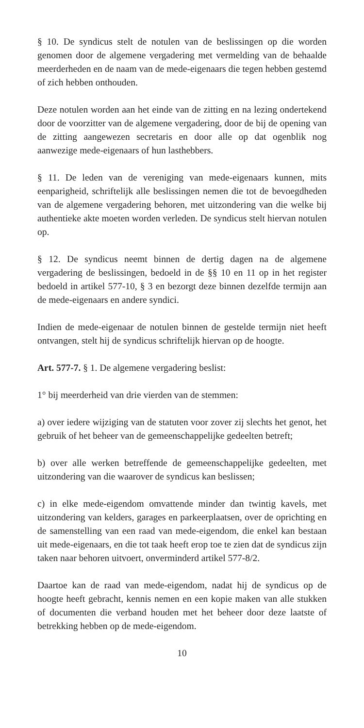§ 10. De syndicus stelt de notulen van de beslissingen op die worden genomen door de algemene vergadering met vermelding van de behaalde meerderheden en de naam van de mede-eigenaars die tegen hebben gestemd of zich hebben onthouden.
Deze notulen worden aan het einde van de zitting en na lezing ondertekend door de voorzitter van de algemene vergadering, door de bij de opening van de zitting aangewezen secretaris en door alle op dat ogenblik nog aanwezige mede-eigenaars of hun lasthebbers.
§ 11. De leden van de vereniging van mede-eigenaars kunnen, mits eenparigheid, schriftelijk alle beslissingen nemen die tot de bevoegdheden van de algemene vergadering behoren, met uitzondering van die welke bij authentieke akte moeten worden verleden. De syndicus stelt hiervan notulen op.
§ 12. De syndicus neemt binnen de dertig dagen na de algemene vergadering de beslissingen, bedoeld in de §§ 10 en 11 op in het register bedoeld in artikel 577-10, § 3 en bezorgt deze binnen dezelfde termijn aan de mede-eigenaars en andere syndici.
Indien de mede-eigenaar de notulen binnen de gestelde termijn niet heeft ontvangen, stelt hij de syndicus schriftelijk hiervan op de hoogte.
Art. 577-7. § 1. De algemene vergadering beslist:
1° bij meerderheid van drie vierden van de stemmen:
a) over iedere wijziging van de statuten voor zover zij slechts het genot, het gebruik of het beheer van de gemeenschappelijke gedeelten betreft;
b) over alle werken betreffende de gemeenschappelijke gedeelten, met uitzondering van die waarover de syndicus kan beslissen;
c) in elke mede-eigendom omvattende minder dan twintig kavels, met uitzondering van kelders, garages en parkeerplaatsen, over de oprichting en de samenstelling van een raad van mede-eigendom, die enkel kan bestaan uit mede-eigenaars, en die tot taak heeft erop toe te zien dat de syndicus zijn taken naar behoren uitvoert, onverminderd artikel 577-8/2.
Daartoe kan de raad van mede-eigendom, nadat hij de syndicus op de hoogte heeft gebracht, kennis nemen en een kopie maken van alle stukken of documenten die verband houden met het beheer door deze laatste of betrekking hebben op de mede-eigendom.
10